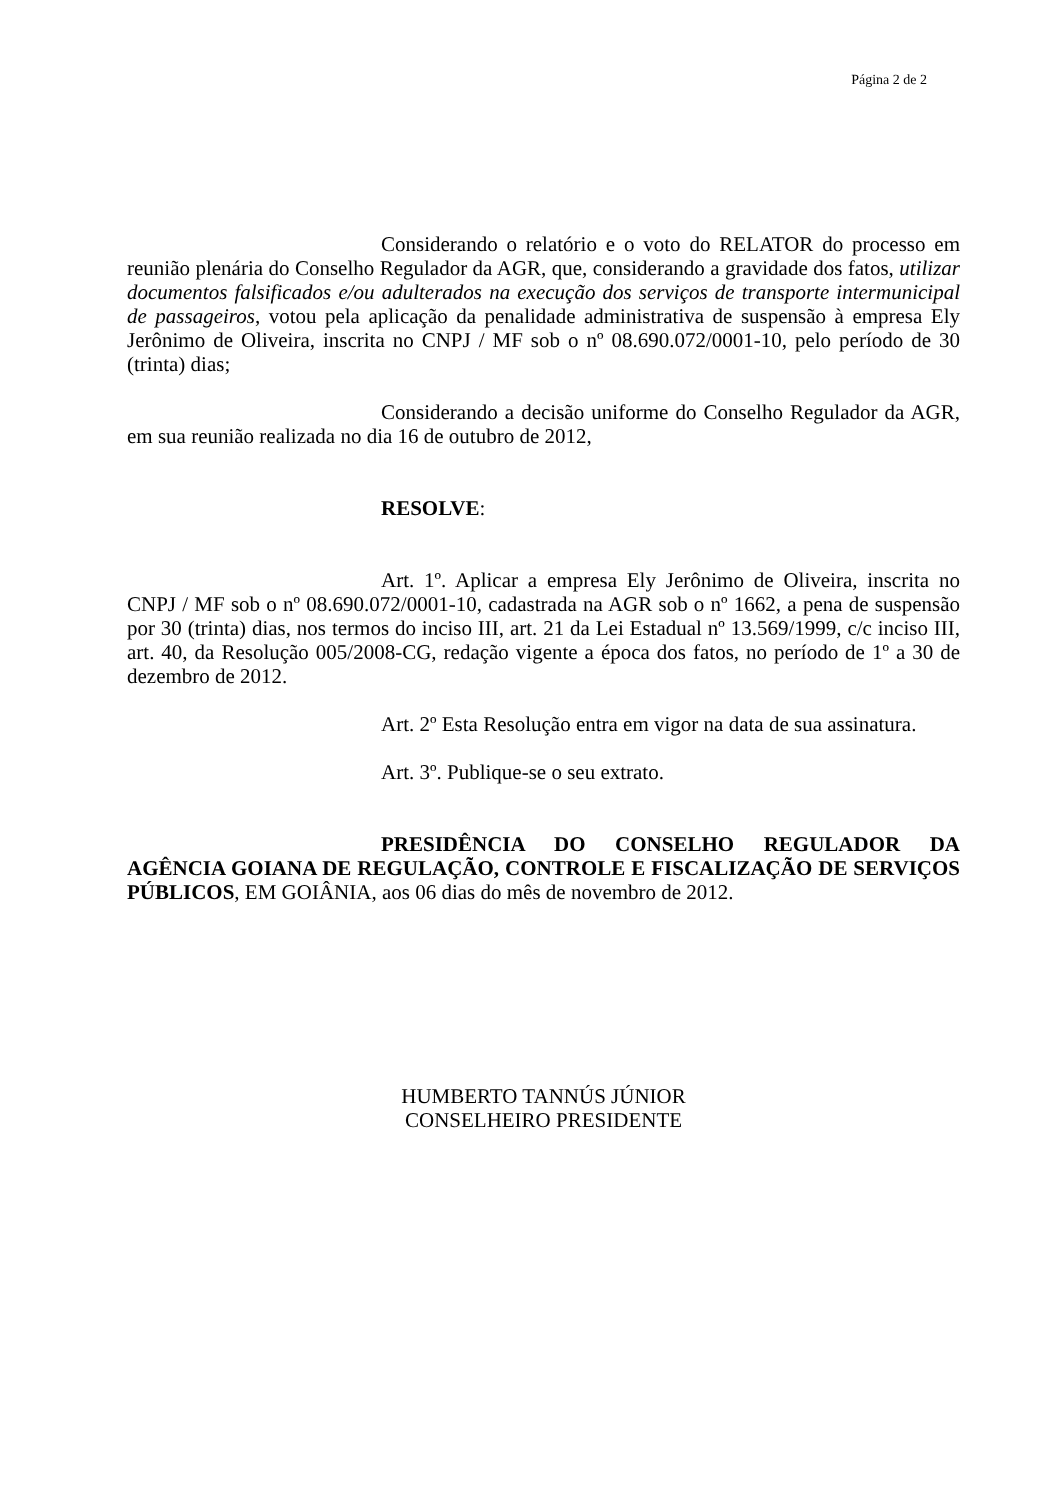Página 2 de 2
Considerando o relatório e o voto do RELATOR do processo em reunião plenária do Conselho Regulador da AGR, que, considerando a gravidade dos fatos, utilizar documentos falsificados e/ou adulterados na execução dos serviços de transporte intermunicipal de passageiros, votou pela aplicação da penalidade administrativa de suspensão à empresa Ely Jerônimo de Oliveira, inscrita no CNPJ / MF sob o nº 08.690.072/0001-10, pelo período de 30 (trinta) dias;
Considerando a decisão uniforme do Conselho Regulador da AGR, em sua reunião realizada no dia 16 de outubro de 2012,
RESOLVE:
Art. 1º. Aplicar a empresa Ely Jerônimo de Oliveira, inscrita no CNPJ / MF sob o nº 08.690.072/0001-10, cadastrada na AGR sob o nº 1662, a pena de suspensão por 30 (trinta) dias, nos termos do inciso III, art. 21 da Lei Estadual nº 13.569/1999, c/c inciso III, art. 40, da Resolução 005/2008-CG, redação vigente a época dos fatos, no período de 1º a 30 de dezembro de 2012.
Art. 2º Esta Resolução entra em vigor na data de sua assinatura.
Art. 3º. Publique-se o seu extrato.
PRESIDÊNCIA DO CONSELHO REGULADOR DA AGÊNCIA GOIANA DE REGULAÇÃO, CONTROLE E FISCALIZAÇÃO DE SERVIÇOS PÚBLICOS, EM GOIÂNIA, aos 06 dias do mês de novembro de 2012.
HUMBERTO TANNÚS JÚNIOR
CONSELHEIRO PRESIDENTE